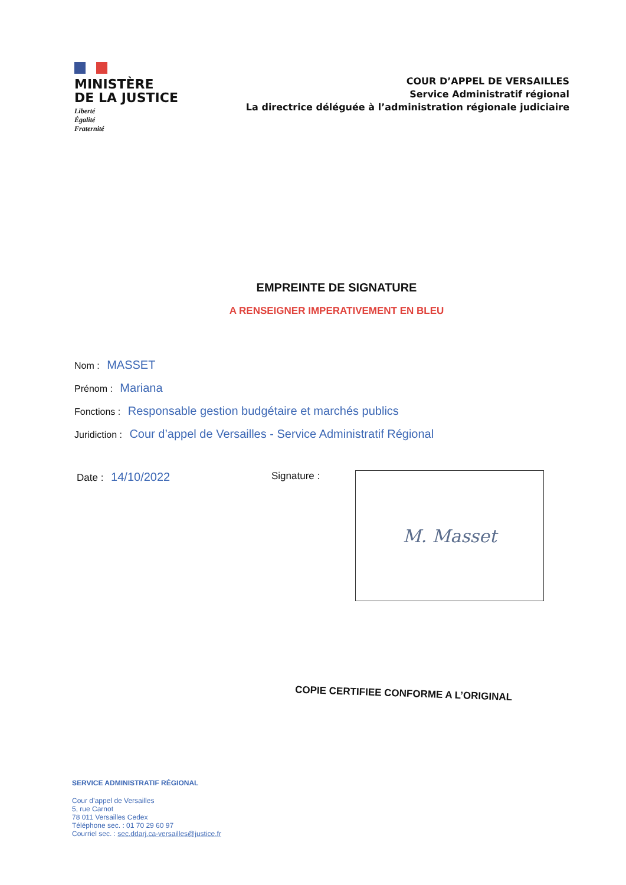MINISTÈRE
DE LA JUSTICE
Liberté
Égalité
Fraternité
COUR D’APPEL DE VERSAILLES
Service Administratif régional
La directrice déléguée à l’administration régionale judiciaire
EMPREINTE DE SIGNATURE
A RENSEIGNER IMPERATIVEMENT EN BLEU
Nom : MASSET
Prénom : Mariana
Fonctions : Responsable gestion budgétaire et marchés publics
Juridiction : Cour d’appel de Versailles - Service Administratif Régional
Date : 14/10/2022
Signature :
M. Masset
COPIE CERTIFIEE CONFORME A L’ORIGINAL
SERVICE ADMINISTRATIF RÉGIONAL
Cour d’appel de Versailles
5, rue Carnot
78 011 Versailles Cedex
Téléphone sec. : 01 70 29 60 97
Courriel sec. : sec.ddarj.ca-versailles@justice.fr